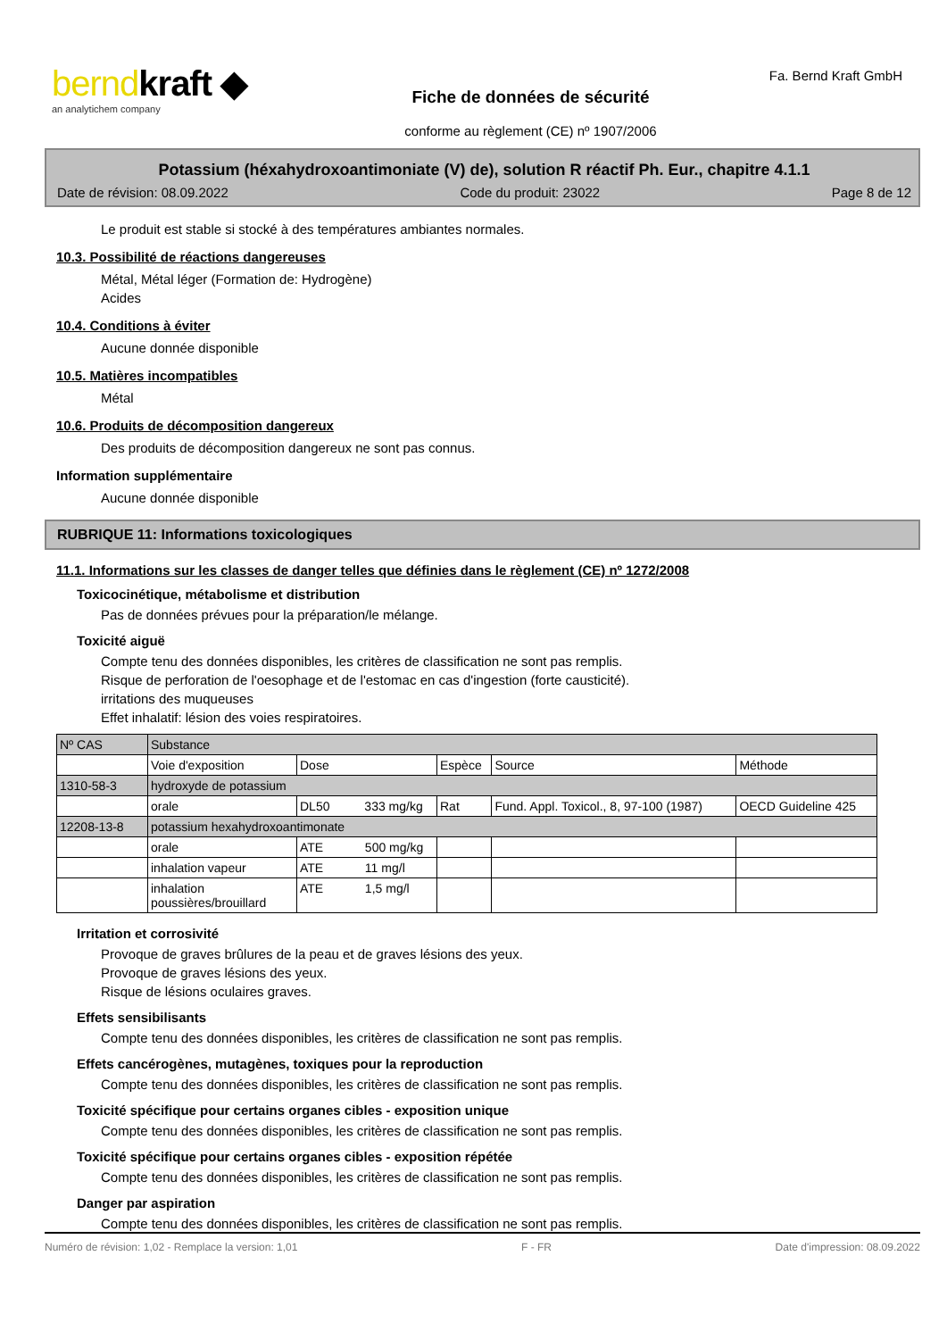berndkraft ◆
an analytichem company
Fiche de données de sécurité
conforme au règlement (CE) nº 1907/2006
Fa. Bernd Kraft GmbH
Potassium (héxahydroxoantimoniate (V) de), solution R réactif Ph. Eur., chapitre 4.1.1
Date de révision: 08.09.2022 Code du produit: 23022 Page 8 de 12
Le produit est stable si stocké à des températures ambiantes normales.
10.3. Possibilité de réactions dangereuses
Métal, Métal léger (Formation de: Hydrogène)
Acides
10.4. Conditions à éviter
Aucune donnée disponible
10.5. Matières incompatibles
Métal
10.6. Produits de décomposition dangereux
Des produits de décomposition dangereux ne sont pas connus.
Information supplémentaire
Aucune donnée disponible
RUBRIQUE 11: Informations toxicologiques
11.1. Informations sur les classes de danger telles que définies dans le règlement (CE) nº 1272/2008
Toxicocinétique, métabolisme et distribution
Pas de données prévues pour la préparation/le mélange.
Toxicité aiguë
Compte tenu des données disponibles, les critères de classification ne sont pas remplis.
Risque de perforation de l'oesophage et de l'estomac en cas d'ingestion (forte causticité).
irritations des muqueuses
Effet inhalatif: lésion des voies respiratoires.
| Nº CAS | Substance | | | | |
| | Voie d'exposition | Dose | Espèce | Source | Méthode |
| 1310-58-3 | hydroxyde de potassium | | | | |
| | orale | DL50 333 mg/kg | Rat | Fund. Appl. Toxicol., 8, 97-100 (1987) | OECD Guideline 425 |
| 12208-13-8 | potassium hexahydroxoantimonate | | | | |
| | orale | ATE 500 mg/kg | | | |
| | inhalation vapeur | ATE 11 mg/l | | | |
| | inhalation poussières/brouillard | ATE 1,5 mg/l | | | |
Irritation et corrosivité
Provoque de graves brûlures de la peau et de graves lésions des yeux.
Provoque de graves lésions des yeux.
Risque de lésions oculaires graves.
Effets sensibilisants
Compte tenu des données disponibles, les critères de classification ne sont pas remplis.
Effets cancérogènes, mutagènes, toxiques pour la reproduction
Compte tenu des données disponibles, les critères de classification ne sont pas remplis.
Toxicité spécifique pour certains organes cibles - exposition unique
Compte tenu des données disponibles, les critères de classification ne sont pas remplis.
Toxicité spécifique pour certains organes cibles - exposition répétée
Compte tenu des données disponibles, les critères de classification ne sont pas remplis.
Danger par aspiration
Compte tenu des données disponibles, les critères de classification ne sont pas remplis.
Numéro de révision: 1,02 - Remplace la version: 1,01 F - FR Date d'impression: 08.09.2022